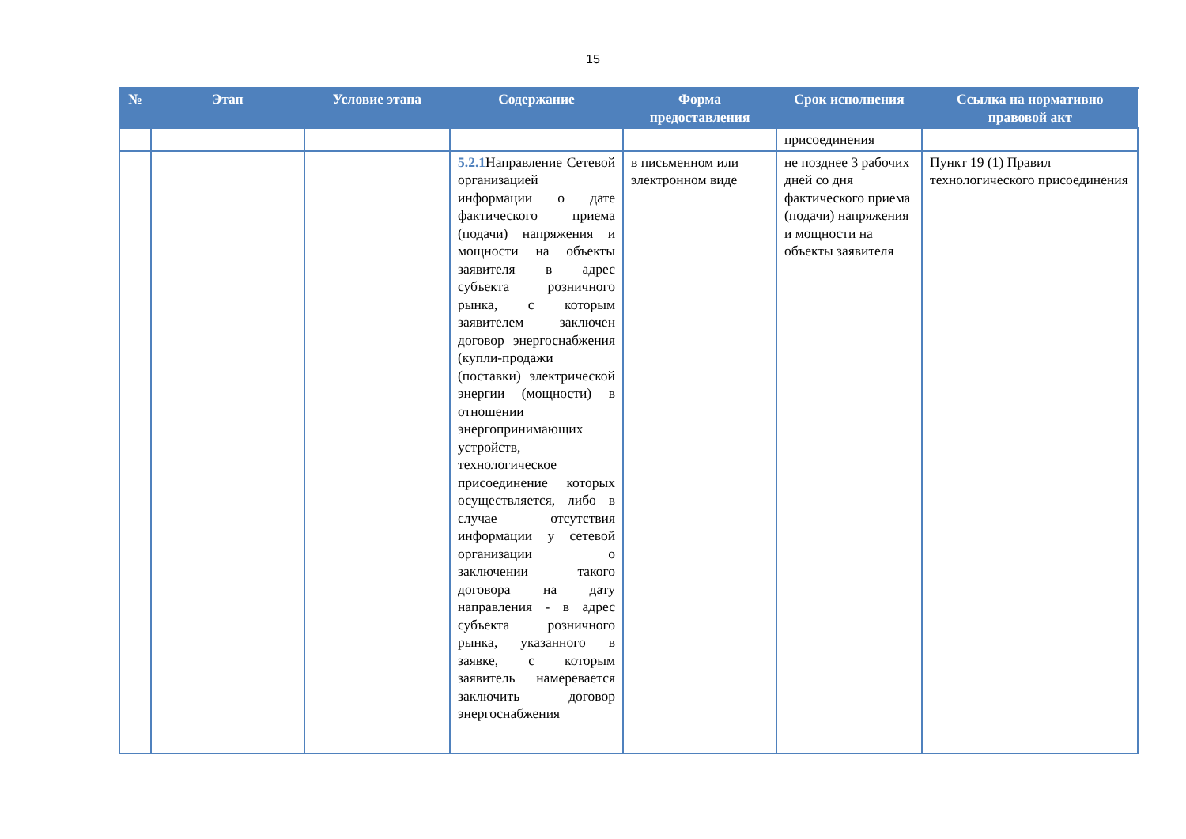15
| № | Этап | Условие этапа | Содержание | Форма предоставления | Срок исполнения | Ссылка на нормативно правовой акт |
| --- | --- | --- | --- | --- | --- | --- |
| | | | | | присоединения | |
| | | | 5.2.1 Направление Сетевой организацией информации о дате фактического приема (подачи) напряжения и мощности на объекты заявителя в адрес субъекта розничного рынка, с которым заявителем заключен договор энергоснабжения (купли-продажи (поставки) электрической энергии (мощности) в отношении энергопринимающих устройств, технологическое присоединение которых осуществляется, либо в случае отсутствия информации у сетевой организации о заключении такого договора на дату направления - в адрес субъекта розничного рынка, указанного в заявке, с которым заявитель намеревается заключить договор энергоснабжения | в письменном или электронном виде | не позднее 3 рабочих дней со дня фактического приема (подачи) напряжения и мощности на объекты заявителя | Пункт 19 (1) Правил технологического присоединения |